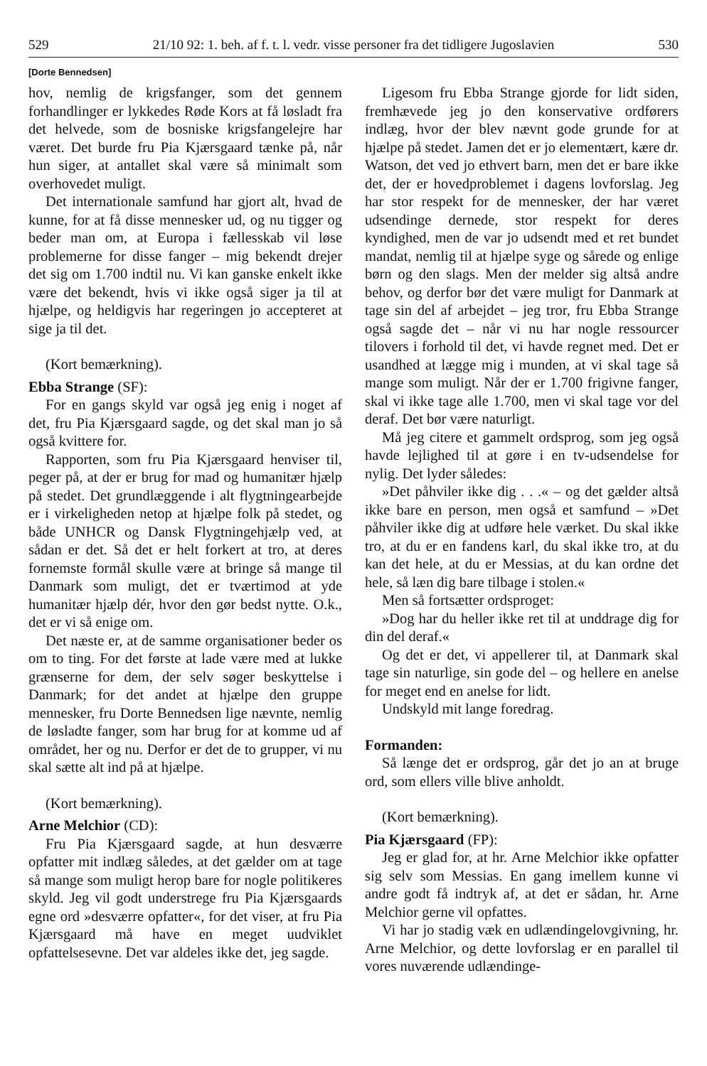529 21/10 92: 1. beh. af f. t. l. vedr. visse personer fra det tidligere Jugoslavien 530
[Dorte Bennedsen]
hov, nemlig de krigsfanger, som det gennem forhandlinger er lykkedes Røde Kors at få løsladt fra det helvede, som de bosniske krigsfangelejre har været. Det burde fru Pia Kjærsgaard tænke på, når hun siger, at antallet skal være så minimalt som overhovedet muligt.
Det internationale samfund har gjort alt, hvad de kunne, for at få disse mennesker ud, og nu tigger og beder man om, at Europa i fællesskab vil løse problemerne for disse fanger – mig bekendt drejer det sig om 1.700 indtil nu. Vi kan ganske enkelt ikke være det bekendt, hvis vi ikke også siger ja til at hjælpe, og heldigvis har regeringen jo accepteret at sige ja til det.
(Kort bemærkning).
Ebba Strange (SF):
For en gangs skyld var også jeg enig i noget af det, fru Pia Kjærsgaard sagde, og det skal man jo så også kvittere for.
Rapporten, som fru Pia Kjærsgaard henviser til, peger på, at der er brug for mad og humanitær hjælp på stedet. Det grundlæggende i alt flygtningearbejde er i virkeligheden netop at hjælpe folk på stedet, og både UNHCR og Dansk Flygtningehjælp ved, at sådan er det. Så det er helt forkert at tro, at deres fornemste formål skulle være at bringe så mange til Danmark som muligt, det er tværtimod at yde humanitær hjælp dér, hvor den gør bedst nytte. O.k., det er vi så enige om.
Det næste er, at de samme organisationer beder os om to ting. For det første at lade være med at lukke grænserne for dem, der selv søger beskyttelse i Danmark; for det andet at hjælpe den gruppe mennesker, fru Dorte Bennedsen lige nævnte, nemlig de løsladte fanger, som har brug for at komme ud af området, her og nu. Derfor er det de to grupper, vi nu skal sætte alt ind på at hjælpe.
(Kort bemærkning).
Arne Melchior (CD):
Fru Pia Kjærsgaard sagde, at hun desværre opfatter mit indlæg således, at det gælder om at tage så mange som muligt herop bare for nogle politikeres skyld. Jeg vil godt understrege fru Pia Kjærsgaards egne ord »desværre opfatter«, for det viser, at fru Pia Kjærsgaard må have en meget uudviklet opfattelsesevne. Det var aldeles ikke det, jeg sagde.
Ligesom fru Ebba Strange gjorde for lidt siden, fremhævede jeg jo den konservative ordførers indlæg, hvor der blev nævnt gode grunde for at hjælpe på stedet. Jamen det er jo elementært, kære dr. Watson, det ved jo ethvert barn, men det er bare ikke det, der er hovedproblemet i dagens lovforslag. Jeg har stor respekt for de mennesker, der har været udsendinge dernede, stor respekt for deres kyndighed, men de var jo udsendt med et ret bundet mandat, nemlig til at hjælpe syge og sårede og enlige børn og den slags. Men der melder sig altså andre behov, og derfor bør det være muligt for Danmark at tage sin del af arbejdet – jeg tror, fru Ebba Strange også sagde det – når vi nu har nogle ressourcer tilovers i forhold til det, vi havde regnet med. Det er usandhed at lægge mig i munden, at vi skal tage så mange som muligt. Når der er 1.700 frigivne fanger, skal vi ikke tage alle 1.700, men vi skal tage vor del deraf. Det bør være naturligt.
Må jeg citere et gammelt ordsprog, som jeg også havde lejlighed til at gøre i en tv-udsendelse for nylig. Det lyder således:
»Det påhviler ikke dig . . .« – og det gælder altså ikke bare en person, men også et samfund – »Det påhviler ikke dig at udføre hele værket. Du skal ikke tro, at du er en fandens karl, du skal ikke tro, at du kan det hele, at du er Messias, at du kan ordne det hele, så læn dig bare tilbage i stolen.«
Men så fortsætter ordsproget:
»Dog har du heller ikke ret til at unddrage dig for din del deraf.«
Og det er det, vi appellerer til, at Danmark skal tage sin naturlige, sin gode del – og hellere en anelse for meget end en anelse for lidt.
Undskyld mit lange foredrag.
Formanden:
Så længe det er ordsprog, går det jo an at bruge ord, som ellers ville blive anholdt.
(Kort bemærkning).
Pia Kjærsgaard (FP):
Jeg er glad for, at hr. Arne Melchior ikke opfatter sig selv som Messias. En gang imellem kunne vi andre godt få indtryk af, at det er sådan, hr. Arne Melchior gerne vil opfattes.
Vi har jo stadig væk en udlændingelovgivning, hr. Arne Melchior, og dette lovforslag er en parallel til vores nuværende udlændinge-